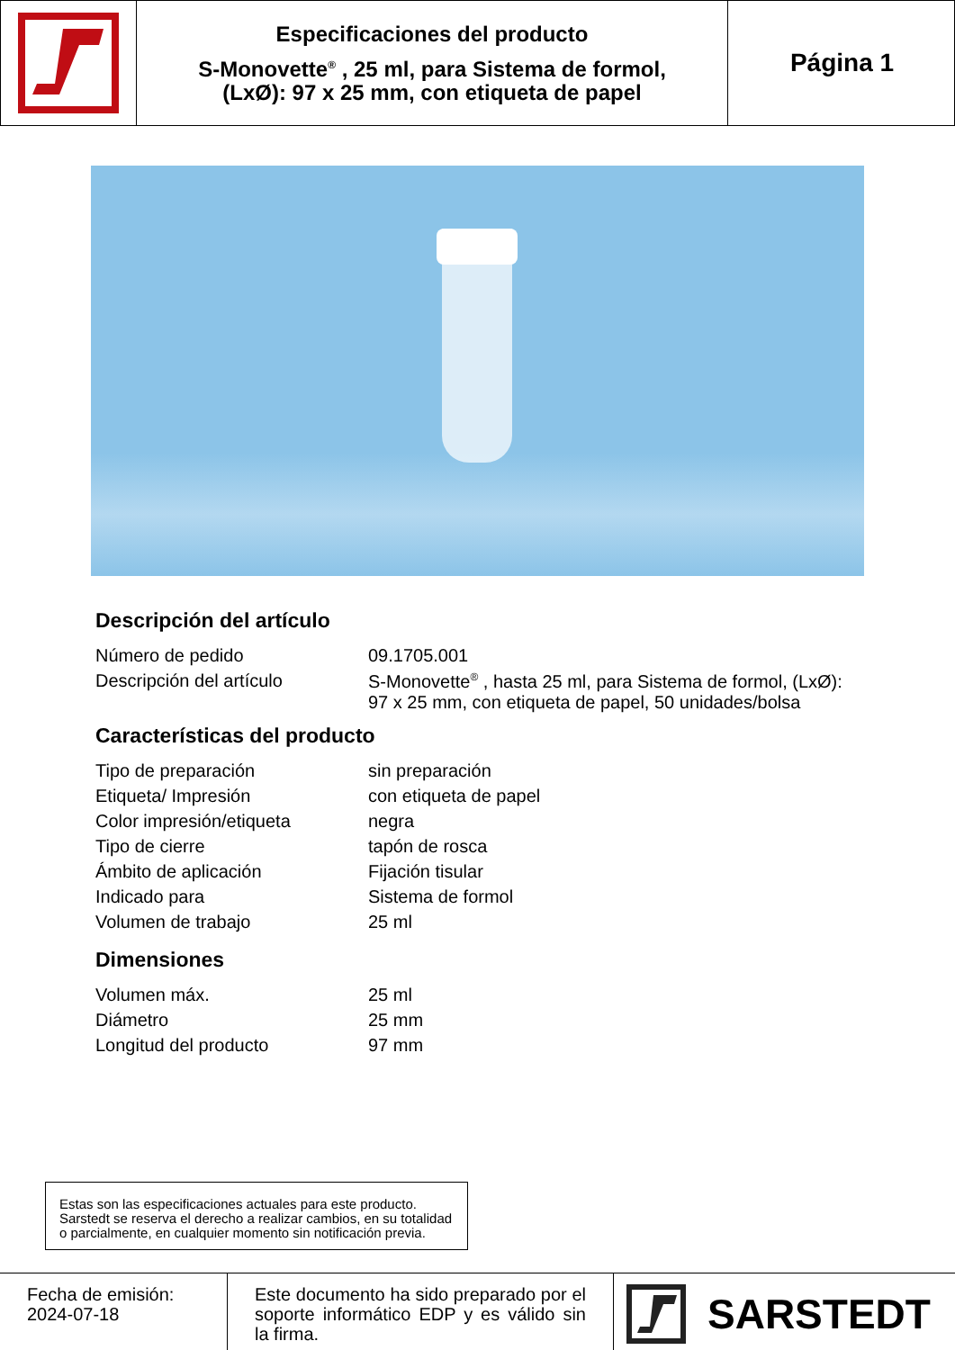Especificaciones del producto
S-Monovette<sup>®</sup> , 25 ml, para Sistema de formol,
(LxØ): 97 x 25 mm, con etiqueta de papel
Página 1
Descripción del artículo
| Número de pedido | 09.1705.001 |
| Descripción del artículo | S-Monovette<sup>®</sup> , hasta 25 ml, para Sistema de formol, (LxØ): 97 x 25 mm, con etiqueta de papel, 50 unidades/bolsa |
Características del producto
| Tipo de preparación | sin preparación |
| Etiqueta/ Impresión | con etiqueta de papel |
| Color impresión/etiqueta | negra |
| Tipo de cierre | tapón de rosca |
| Ámbito de aplicación | Fijación tisular |
| Indicado para | Sistema de formol |
| Volumen de trabajo | 25 ml |
Dimensiones
| Volumen máx. | 25 ml |
| Diámetro | 25 mm |
| Longitud del producto | 97 mm |
Estas son las especificaciones actuales para este producto. Sarstedt se reserva el derecho a realizar cambios, en su totalidad o parcialmente, en cualquier momento sin notificación previa.
Fecha de emisión:
2024-07-18
Este documento ha sido preparado por el soporte informático EDP y es válido sin la firma.
SARSTEDT